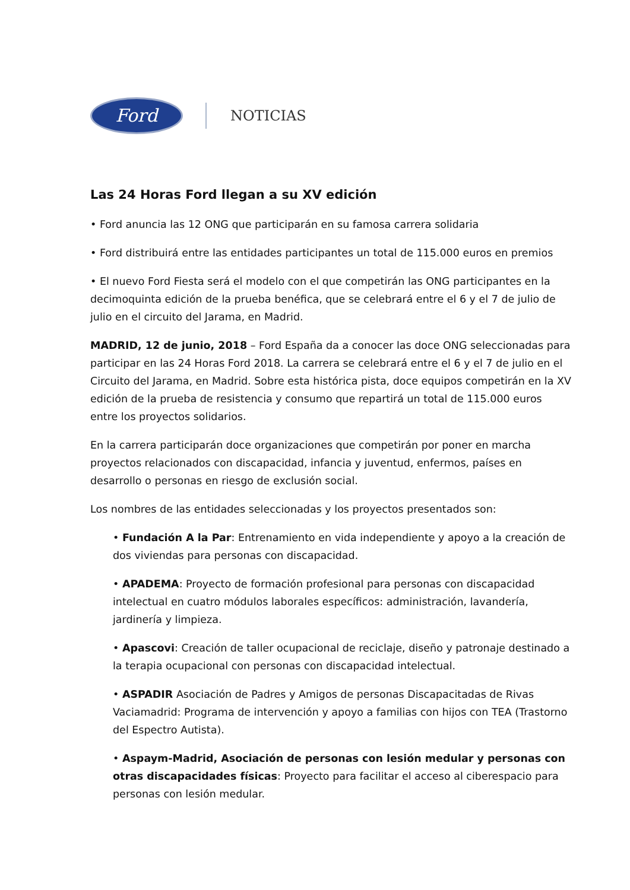Ford
NOTICIAS
Las 24 Horas Ford llegan a su XV edición
• Ford anuncia las 12 ONG que participarán en su famosa carrera solidaria
• Ford distribuirá entre las entidades participantes un total de 115.000 euros en premios
• El nuevo Ford Fiesta será el modelo con el que competirán las ONG participantes en la decimoquinta edición de la prueba benéfica, que se celebrará entre el 6 y el 7 de julio de julio en el circuito del Jarama, en Madrid.
MADRID, 12 de junio, 2018 – Ford España da a conocer las doce ONG seleccionadas para participar en las 24 Horas Ford 2018. La carrera se celebrará entre el 6 y el 7 de julio en el Circuito del Jarama, en Madrid. Sobre esta histórica pista, doce equipos competirán en la XV edición de la prueba de resistencia y consumo que repartirá un total de 115.000 euros entre los proyectos solidarios.
En la carrera participarán doce organizaciones que competirán por poner en marcha proyectos relacionados con discapacidad, infancia y juventud, enfermos, países en desarrollo o personas en riesgo de exclusión social.
Los nombres de las entidades seleccionadas y los proyectos presentados son:
• Fundación A la Par: Entrenamiento en vida independiente y apoyo a la creación de dos viviendas para personas con discapacidad.
• APADEMA: Proyecto de formación profesional para personas con discapacidad intelectual en cuatro módulos laborales específicos: administración, lavandería, jardinería y limpieza.
• Apascovi: Creación de taller ocupacional de reciclaje, diseño y patronaje destinado a la terapia ocupacional con personas con discapacidad intelectual.
• ASPADIR Asociación de Padres y Amigos de personas Discapacitadas de Rivas Vaciamadrid: Programa de intervención y apoyo a familias con hijos con TEA (Trastorno del Espectro Autista).
• Aspaym-Madrid, Asociación de personas con lesión medular y personas con otras discapacidades físicas: Proyecto para facilitar el acceso al ciberespacio para personas con lesión medular.